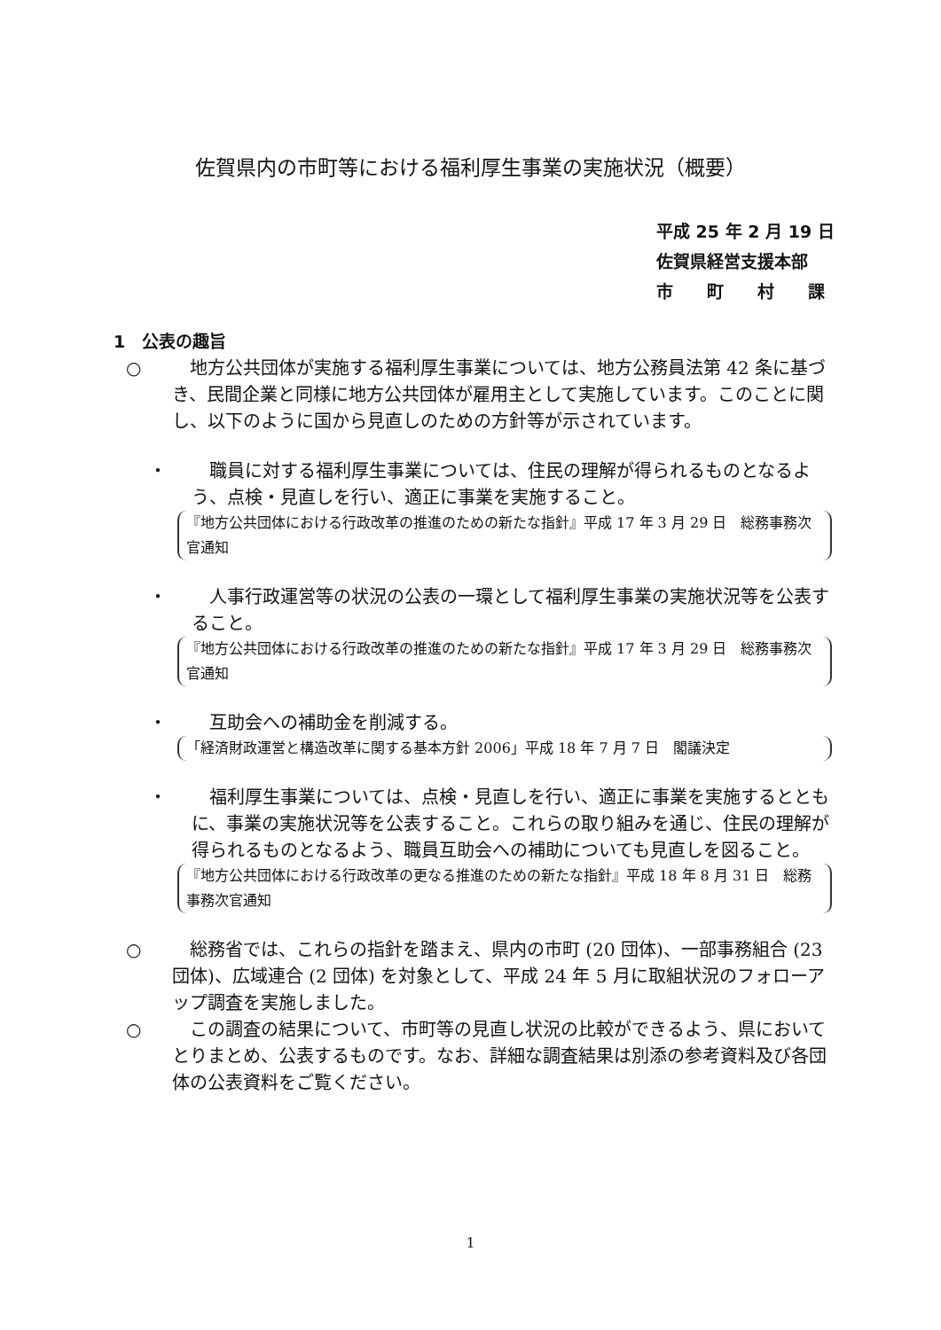佐賀県内の市町等における福利厚生事業の実施状況（概要）
平成 25 年 2 月 19 日
佐賀県経営支援本部
市　　町　　村　　課
1　公表の趣旨
○　地方公共団体が実施する福利厚生事業については、地方公務員法第 42 条に基づき、民間企業と同様に地方公共団体が雇用主として実施しています。このことに関し、以下のように国から見直しのための方針等が示されています。
・　職員に対する福利厚生事業については、住民の理解が得られるものとなるよう、点検・見直しを行い、適正に事業を実施すること。
『地方公共団体における行政改革の推進のための新たな指針』平成 17 年 3 月 29 日　総務事務次官通知
・　人事行政運営等の状況の公表の一環として福利厚生事業の実施状況等を公表すること。
『地方公共団体における行政改革の推進のための新たな指針』平成 17 年 3 月 29 日　総務事務次官通知
・　互助会への補助金を削減する。
「経済財政運営と構造改革に関する基本方針 2006」平成 18 年 7 月 7 日　閣議決定
・　福利厚生事業については、点検・見直しを行い、適正に事業を実施するとともに、事業の実施状況等を公表すること。これらの取り組みを通じ、住民の理解が得られるものとなるよう、職員互助会への補助についても見直しを図ること。
『地方公共団体における行政改革の更なる推進のための新たな指針』平成 18 年 8 月 31 日　総務事務次官通知
○　総務省では、これらの指針を踏まえ、県内の市町 (20 団体)、一部事務組合 (23 団体)、広域連合 (2 団体) を対象として、平成 24 年 5 月に取組状況のフォローアップ調査を実施しました。
○　この調査の結果について、市町等の見直し状況の比較ができるよう、県においてとりまとめ、公表するものです。なお、詳細な調査結果は別添の参考資料及び各団体の公表資料をご覧ください。
1